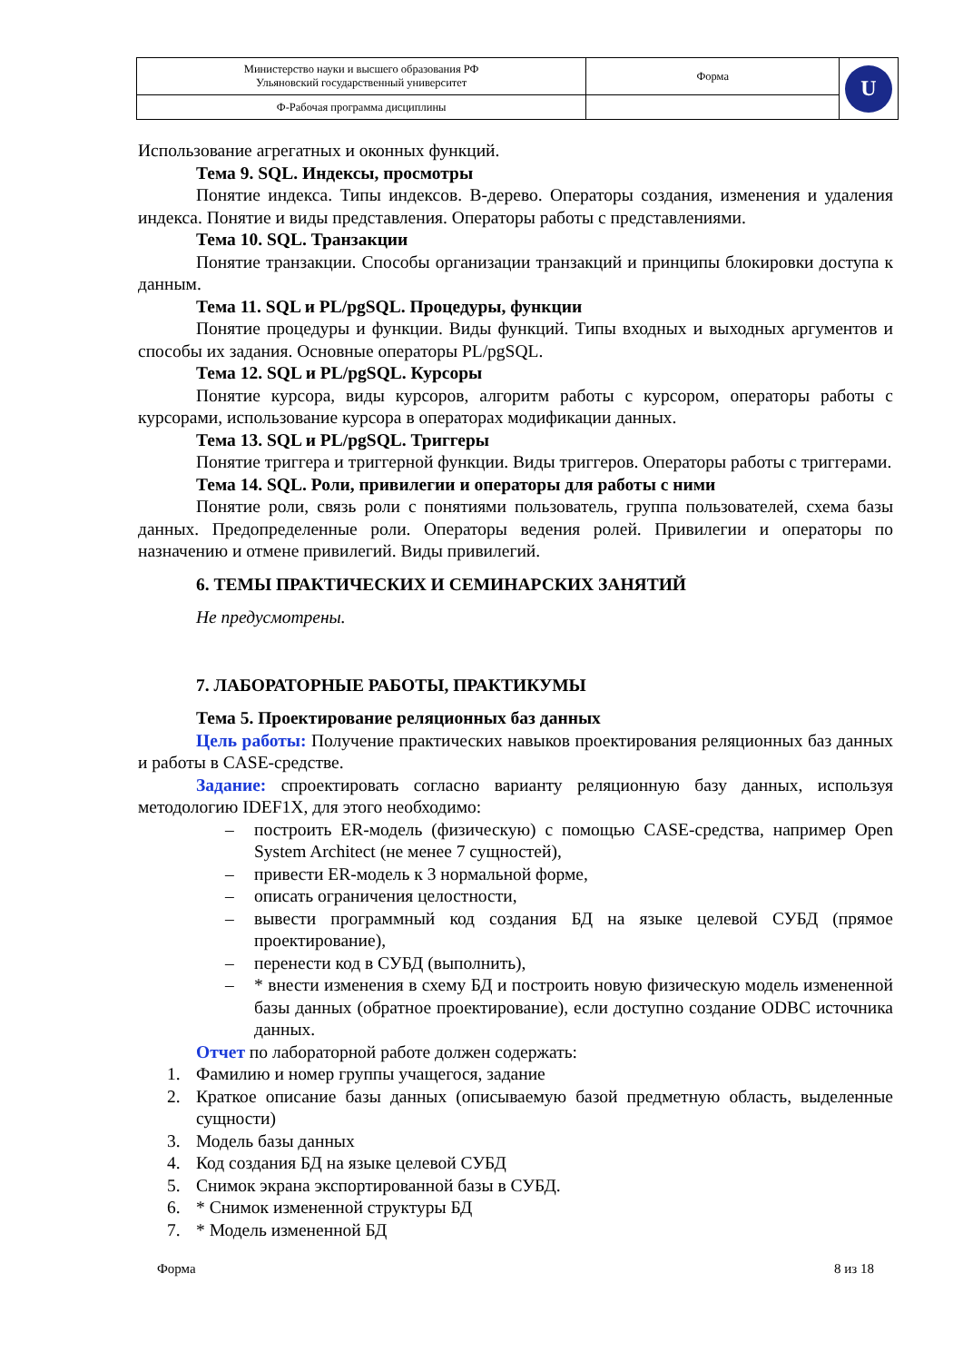| Министерство науки и высшего образования РФ Ульяновский государственный университет | Форма | U |
| Ф-Рабочая программа дисциплины | | |
Использование агрегатных и оконных функций.
Тема 9. SQL. Индексы, просмотры
Понятие индекса. Типы индексов. B-дерево. Операторы создания, изменения и удаления индекса. Понятие и виды представления. Операторы работы с представлениями.
Тема 10. SQL. Транзакции
Понятие транзакции. Способы организации транзакций и принципы блокировки доступа к данным.
Тема 11. SQL и PL/pgSQL. Процедуры, функции
Понятие процедуры и функции. Виды функций. Типы входных и выходных аргументов и способы их задания. Основные операторы PL/pgSQL.
Тема 12. SQL и PL/pgSQL. Курсоры
Понятие курсора, виды курсоров, алгоритм работы с курсором, операторы работы с курсорами, использование курсора в операторах модификации данных.
Тема 13. SQL и PL/pgSQL. Триггеры
Понятие триггера и триггерной функции. Виды триггеров. Операторы работы с триггерами.
Тема 14. SQL. Роли, привилегии и операторы для работы с ними
Понятие роли, связь роли с понятиями пользователь, группа пользователей, схема базы данных. Предопределенные роли. Операторы ведения ролей. Привилегии и операторы по назначению и отмене привилегий. Виды привилегий.
6. ТЕМЫ ПРАКТИЧЕСКИХ И СЕМИНАРСКИХ ЗАНЯТИЙ
Не предусмотрены.
7. ЛАБОРАТОРНЫЕ РАБОТЫ, ПРАКТИКУМЫ
Тема 5. Проектирование реляционных баз данных
Цель работы: Получение практических навыков проектирования реляционных баз данных и работы в CASE-средстве.
Задание: спроектировать согласно варианту реляционную базу данных, используя методологию IDEF1X, для этого необходимо:
– построить ER-модель (физическую) с помощью CASE-средства, например Open System Architect (не менее 7 сущностей),
– привести ER-модель к 3 нормальной форме,
– описать ограничения целостности,
– вывести программный код создания БД на языке целевой СУБД (прямое проектирование),
– перенести код в СУБД (выполнить),
– * внести изменения в схему БД и построить новую физическую модель измененной базы данных (обратное проектирование), если доступно создание ODBC источника данных.
Отчет по лабораторной работе должен содержать:
1. Фамилию и номер группы учащегося, задание
2. Краткое описание базы данных (описываемую базой предметную область, выделенные сущности)
3. Модель базы данных
4. Код создания БД на языке целевой СУБД
5. Снимок экрана экспортированной базы в СУБД.
6. * Снимок измененной структуры БД
7. * Модель измененной БД
Форма 8 из 18